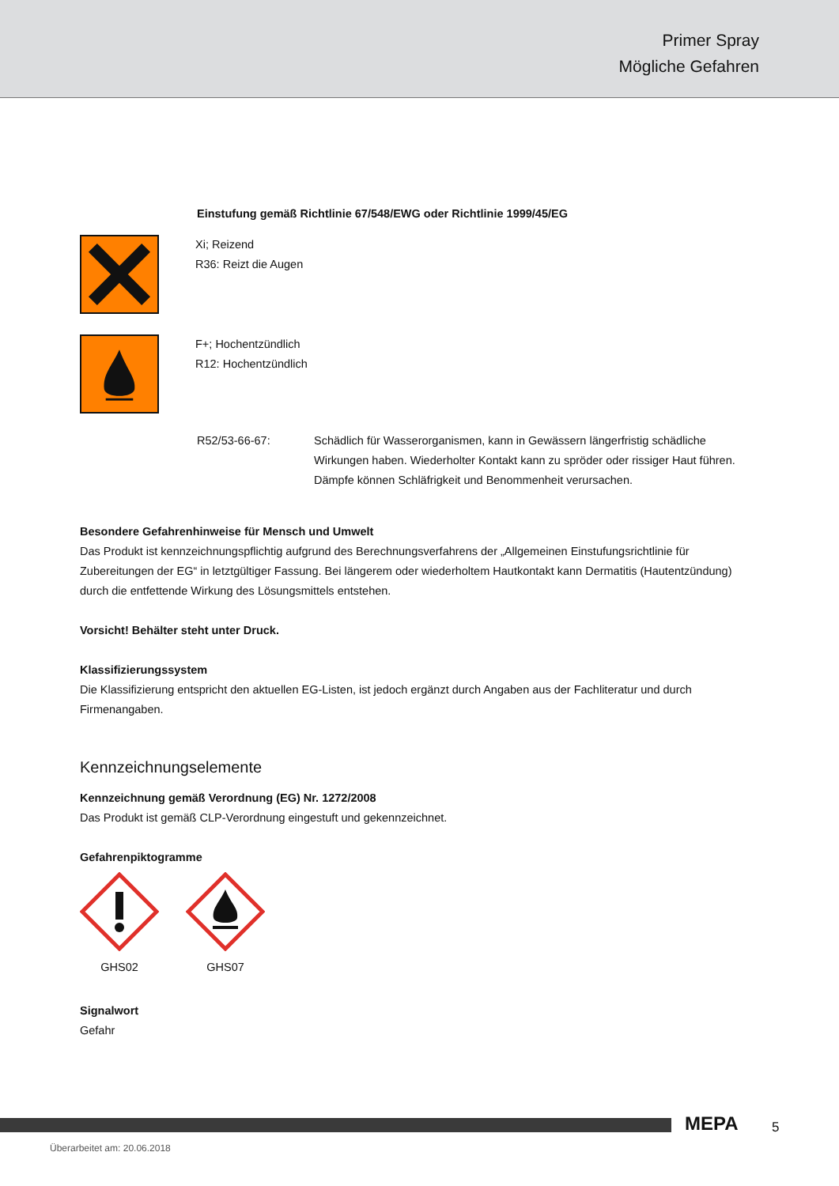Primer Spray
Mögliche Gefahren
Einstufung gemäß Richtlinie 67/548/EWG oder Richtlinie 1999/45/EG
Xi; Reizend
R36: Reizt die Augen
F+; Hochentzündlich
R12: Hochentzündlich
R52/53-66-67: Schädlich für Wasserorganismen, kann in Gewässern längerfristig schädliche Wirkungen haben. Wiederholter Kontakt kann zu spröder oder rissiger Haut führen. Dämpfe können Schläfrigkeit und Benommenheit verursachen.
Besondere Gefahrenhinweise für Mensch und Umwelt
Das Produkt ist kennzeichnungspflichtig aufgrund des Berechnungsverfahrens der „Allgemeinen Einstufungsrichtlinie für Zubereitungen der EG“ in letztgültiger Fassung. Bei längerem oder wiederholtem Hautkontakt kann Dermatitis (Hautentzündung) durch die entfettende Wirkung des Lösungsmittels entstehen.
Vorsicht! Behälter steht unter Druck.
Klassifizierungssystem
Die Klassifizierung entspricht den aktuellen EG-Listen, ist jedoch ergänzt durch Angaben aus der Fachliteratur und durch Firmenangaben.
Kennzeichnungselemente
Kennzeichnung gemäß Verordnung (EG) Nr. 1272/2008
Das Produkt ist gemäß CLP-Verordnung eingestuft und gekennzeichnet.
Gefahrenpiktogramme
GHS02
GHS07
Signalwort
Gefahr
MEPA 5
Überarbeitet am: 20.06.2018